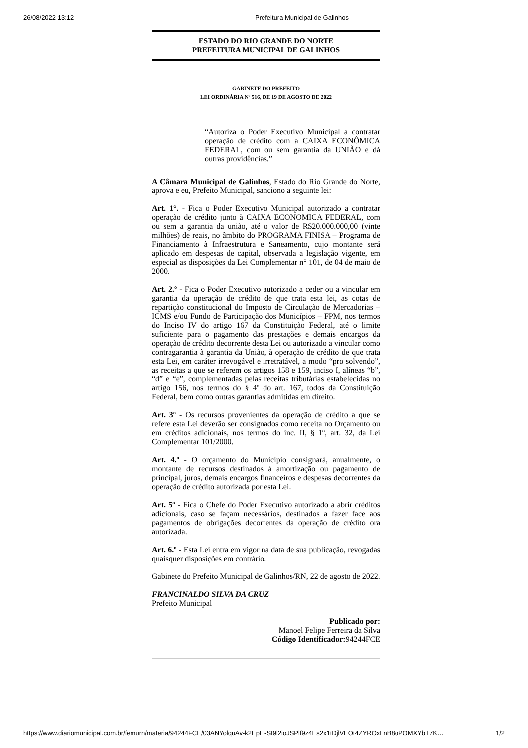26/08/2022 13:12 Prefeitura Municipal de Galinhos
ESTADO DO RIO GRANDE DO NORTE
PREFEITURA MUNICIPAL DE GALINHOS
GABINETE DO PREFEITO
LEI ORDINÁRIA Nº 516, DE 19 DE AGOSTO DE 2022
“Autoriza o Poder Executivo Municipal a contratar operação de crédito com a CAIXA ECONÔMICA FEDERAL, com ou sem garantia da UNIÃO e dá outras providências.”
A Câmara Municipal de Galinhos, Estado do Rio Grande do Norte, aprova e eu, Prefeito Municipal, sanciono a seguinte lei:
Art. 1°. - Fica o Poder Executivo Municipal autorizado a contratar operação de crédito junto à CAIXA ECONOMICA FEDERAL, com ou sem a garantia da união, até o valor de R$20.000.000,00 (vinte milhões) de reais, no âmbito do PROGRAMA FINISA – Programa de Financiamento à Infraestrutura e Saneamento, cujo montante será aplicado em despesas de capital, observada a legislação vigente, em especial as disposições da Lei Complementar n° 101, de 04 de maio de 2000.
Art. 2.º - Fica o Poder Executivo autorizado a ceder ou a vincular em garantia da operação de crédito de que trata esta lei, as cotas de repartição constitucional do Imposto de Circulação de Mercadorias – ICMS e/ou Fundo de Participação dos Municípios – FPM, nos termos do Inciso IV do artigo 167 da Constituição Federal, até o limite suficiente para o pagamento das prestações e demais encargos da operação de crédito decorrente desta Lei ou autorizado a vincular como contragarantia à garantia da União, à operação de crédito de que trata esta Lei, em caráter irrevogável e irretratável, a modo “pro solvendo”, as receitas a que se referem os artigos 158 e 159, inciso I, alíneas “b”, “d” e “e”, complementadas pelas receitas tributárias estabelecidas no artigo 156, nos termos do § 4º do art. 167, todos da Constituição Federal, bem como outras garantias admitidas em direito.
Art. 3º - Os recursos provenientes da operação de crédito a que se refere esta Lei deverão ser consignados como receita no Orçamento ou em créditos adicionais, nos termos do inc. II, § 1º, art. 32, da Lei Complementar 101/2000.
Art. 4.º - O orçamento do Município consignará, anualmente, o montante de recursos destinados à amortização ou pagamento de principal, juros, demais encargos financeiros e despesas decorrentes da operação de crédito autorizada por esta Lei.
Art. 5º - Fica o Chefe do Poder Executivo autorizado a abrir créditos adicionais, caso se façam necessários, destinados a fazer face aos pagamentos de obrigações decorrentes da operação de crédito ora autorizada.
Art. 6.º - Esta Lei entra em vigor na data de sua publicação, revogadas quaisquer disposições em contrário.
Gabinete do Prefeito Municipal de Galinhos/RN, 22 de agosto de 2022.
FRANCINALDO SILVA DA CRUZ
Prefeito Municipal
Publicado por:
Manoel Felipe Ferreira da Silva
Código Identificador: 94244FCE
https://www.diariomunicipal.com.br/femurn/materia/94244FCE/03ANYolquAv-k2EpLi-SI9l2ioJSPlf9z4Es2x1tDjlVEOt4ZYROxLnB8oPOMXYbT7K… 1/2